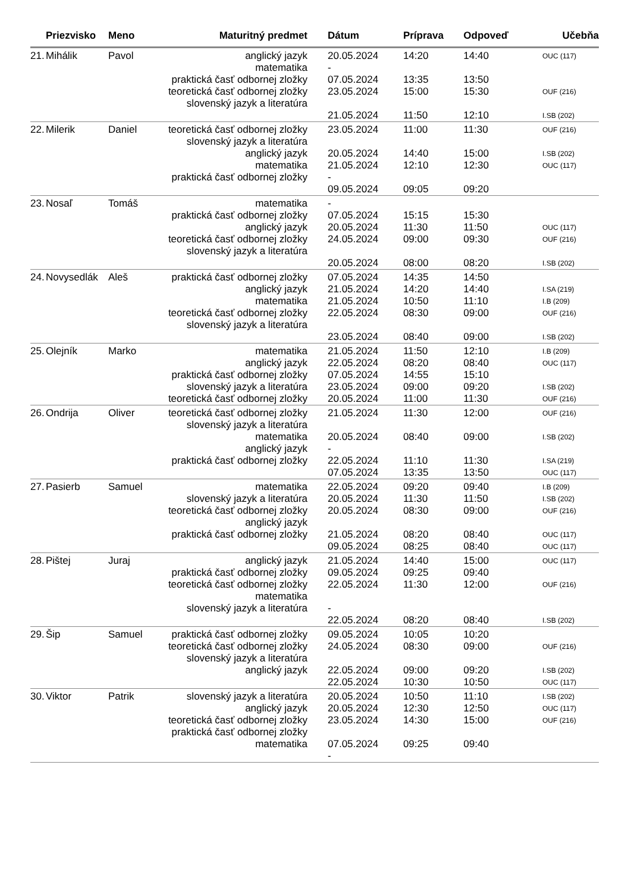| | Priezvisko | Meno | Maturitný predmet | Dátum | Príprava | Odpoveď | Učebňa |
| --- | --- | --- | --- | --- | --- | --- | --- |
| 21. | Mihálik | Pavol | anglický jazyk matematika praktická časť odbornej zložky teoretická časť odbornej zložky slovenský jazyk a literatúra | 20.05.2024 - 07.05.2024 23.05.2024 21.05.2024 | 14:20 13:35 15:00 11:50 | 14:40 13:50 15:30 12:10 | OUC (117) OUF (216) I.SB (202) |
| 22. | Milerik | Daniel | teoretická časť odbornej zložky slovenský jazyk a literatúra anglický jazyk matematika praktická časť odbornej zložky | 23.05.2024 20.05.2024 21.05.2024 - 09.05.2024 | 11:00 14:40 12:10 09:05 | 11:30 15:00 12:30 09:20 | OUF (216) I.SB (202) OUC (117) |
| 23. | Nosaľ | Tomáš | matematika praktická časť odbornej zložky anglický jazyk teoretická časť odbornej zložky slovenský jazyk a literatúra | - 07.05.2024 20.05.2024 24.05.2024 20.05.2024 | 15:15 11:30 09:00 08:00 | 15:30 11:50 09:30 08:20 | OUC (117) OUF (216) I.SB (202) |
| 24. | Novysedlák | Aleš | praktická časť odbornej zložky anglický jazyk matematika teoretická časť odbornej zložky slovenský jazyk a literatúra | 07.05.2024 21.05.2024 21.05.2024 22.05.2024 23.05.2024 | 14:35 14:20 10:50 08:30 08:40 | 14:50 14:40 11:10 09:00 09:00 | I.SA (219) I.B (209) OUF (216) I.SB (202) |
| 25. | Olejník | Marko | matematika anglický jazyk praktická časť odbornej zložky slovenský jazyk a literatúra teoretická časť odbornej zložky | 21.05.2024 22.05.2024 07.05.2024 23.05.2024 20.05.2024 | 11:50 08:20 14:55 09:00 11:00 | 12:10 08:40 15:10 09:20 11:30 | I.B (209) OUC (117) I.SB (202) OUF (216) |
| 26. | Ondrija | Oliver | teoretická časť odbornej zložky slovenský jazyk a literatúra matematika anglický jazyk praktická časť odbornej zložky | 21.05.2024 20.05.2024 - 22.05.2024 07.05.2024 | 11:30 08:40 11:10 13:35 | 12:00 09:00 11:30 13:50 | OUF (216) I.SB (202) I.SA (219) OUC (117) |
| 27. | Pasierb | Samuel | matematika slovenský jazyk a literatúra teoretická časť odbornej zložky anglický jazyk praktická časť odbornej zložky | 22.05.2024 20.05.2024 20.05.2024 21.05.2024 09.05.2024 | 09:20 11:30 08:30 08:20 08:25 | 09:40 11:50 09:00 08:40 08:40 | I.B (209) I.SB (202) OUF (216) OUC (117) OUC (117) |
| 28. | Pištej | Juraj | anglický jazyk praktická časť odbornej zložky teoretická časť odbornej zložky matematika slovenský jazyk a literatúra | 21.05.2024 09.05.2024 22.05.2024 - 22.05.2024 | 14:40 09:25 11:30 08:20 | 15:00 09:40 12:00 08:40 | OUC (117) OUF (216) I.SB (202) |
| 29. | Šip | Samuel | praktická časť odbornej zložky teoretická časť odbornej zložky slovenský jazyk a literatúra anglický jazyk | 09.05.2024 24.05.2024 22.05.2024 22.05.2024 | 10:05 08:30 09:00 10:30 | 10:20 09:00 09:20 10:50 | OUF (216) I.SB (202) OUC (117) |
| 30. | Viktor | Patrik | slovenský jazyk a literatúra anglický jazyk teoretická časť odbornej zložky praktická časť odbornej zložky matematika | 20.05.2024 20.05.2024 23.05.2024 07.05.2024 - | 10:50 12:30 14:30 09:25 | 11:10 12:50 15:00 09:40 | I.SB (202) OUC (117) OUF (216) |